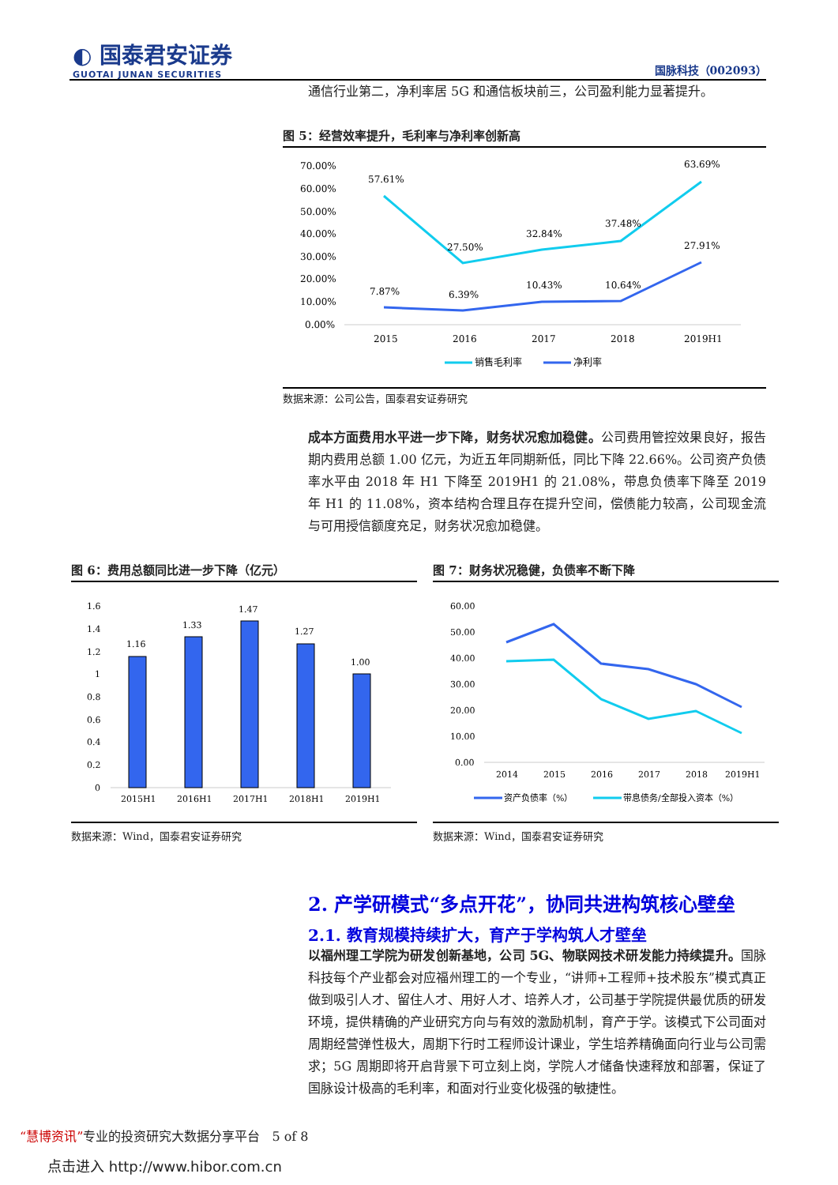◐ 国泰君安证券
GUOTAI JUNAN SECURITIES
国脉科技（002093）
通信行业第二，净利率居 5G 和通信板块前三，公司盈利能力显著提升。
图 5：经营效率提升，毛利率与净利率创新高
70.00%
60.00%
50.00%
40.00%
30.00%
20.00%
10.00%
0.00%
57.61%
27.50%
32.84%
37.48%
63.69%
7.87%
6.39%
10.43%
10.64%
27.91%
2015
2016
2017
2018
2019H1
销售毛利率
净利率
数据来源：公司公告，国泰君安证券研究
成本方面费用水平进一步下降，财务状况愈加稳健。公司费用管控效果良好，报告期内费用总额 1.00 亿元，为近五年同期新低，同比下降 22.66%。公司资产负债率水平由 2018 年 H1 下降至 2019H1 的 21.08%，带息负债率下降至 2019 年 H1 的 11.08%，资本结构合理且存在提升空间，偿债能力较高，公司现金流与可用授信额度充足，财务状况愈加稳健。
图 6：费用总额同比进一步下降（亿元） 图 7：财务状况稳健，负债率不断下降
1.6
1.4
1.2
1
0.8
0.6
0.4
0.2
0
1.16
1.33
1.47
1.27
1.00
2015H1
2016H1
2017H1
2018H1
2019H1
60.00
50.00
40.00
30.00
20.00
10.00
0.00
2014
2015
2016
2017
2018
2019H1
资产负债率（%）
带息债务/全部投入资本（%）
数据来源：Wind，国泰君安证券研究 数据来源：Wind，国泰君安证券研究
2. 产学研模式“多点开花”，协同共进构筑核心壁垒
2.1. 教育规模持续扩大，育产于学构筑人才壁垒
以福州理工学院为研发创新基地，公司 5G、物联网技术研发能力持续提升。国脉科技每个产业都会对应福州理工的一个专业，“讲师+工程师+技术股东”模式真正做到吸引人才、留住人才、用好人才、培养人才，公司基于学院提供最优质的研发环境，提供精确的产业研究方向与有效的激励机制，育产于学。该模式下公司面对周期经营弹性极大，周期下行时工程师设计课业，学生培养精确面向行业与公司需求；5G 周期即将开启背景下可立刻上岗，学院人才储备快速释放和部署，保证了国脉设计极高的毛利率，和面对行业变化极强的敏捷性。
“慧博资讯”专业的投资研究大数据分享平台 5 of 8
点击进入 http://www.hibor.com.cn